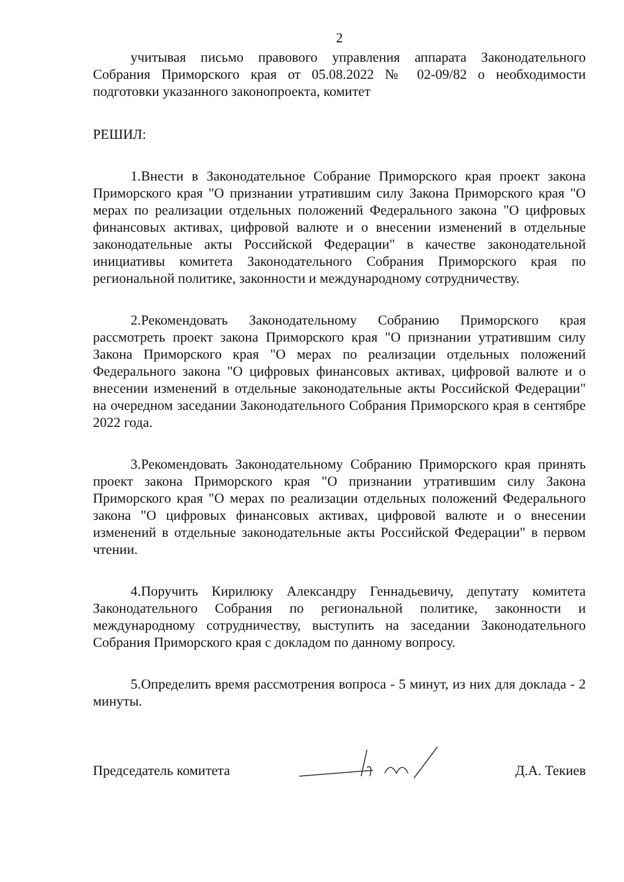2
учитывая письмо правового управления аппарата Законодательного Собрания Приморского края от 05.08.2022 № 02-09/82 о необходимости подготовки указанного законопроекта, комитет
РЕШИЛ:
1.Внести в Законодательное Собрание Приморского края проект закона Приморского края "О признании утратившим силу Закона Приморского края "О мерах по реализации отдельных положений Федерального закона "О цифровых финансовых активах, цифровой валюте и о внесении изменений в отдельные законодательные акты Российской Федерации" в качестве законодательной инициативы комитета Законодательного Собрания Приморского края по региональной политике, законности и международному сотрудничеству.
2.Рекомендовать Законодательному Собранию Приморского края рассмотреть проект закона Приморского края "О признании утратившим силу Закона Приморского края "О мерах по реализации отдельных положений Федерального закона "О цифровых финансовых активах, цифровой валюте и о внесении изменений в отдельные законодательные акты Российской Федерации" на очередном заседании Законодательного Собрания Приморского края в сентябре 2022 года.
3.Рекомендовать Законодательному Собранию Приморского края принять проект закона Приморского края "О признании утратившим силу Закона Приморского края "О мерах по реализации отдельных положений Федерального закона "О цифровых финансовых активах, цифровой валюте и о внесении изменений в отдельные законодательные акты Российской Федерации" в первом чтении.
4.Поручить Кирилюку Александру Геннадьевичу, депутату комитета Законодательного Собрания по региональной политике, законности и международному сотрудничеству, выступить на заседании Законодательного Собрания Приморского края с докладом по данному вопросу.
5.Определить время рассмотрения вопроса - 5 минут, из них для доклада - 2 минуты.
Председатель комитета Д.А. Текиев